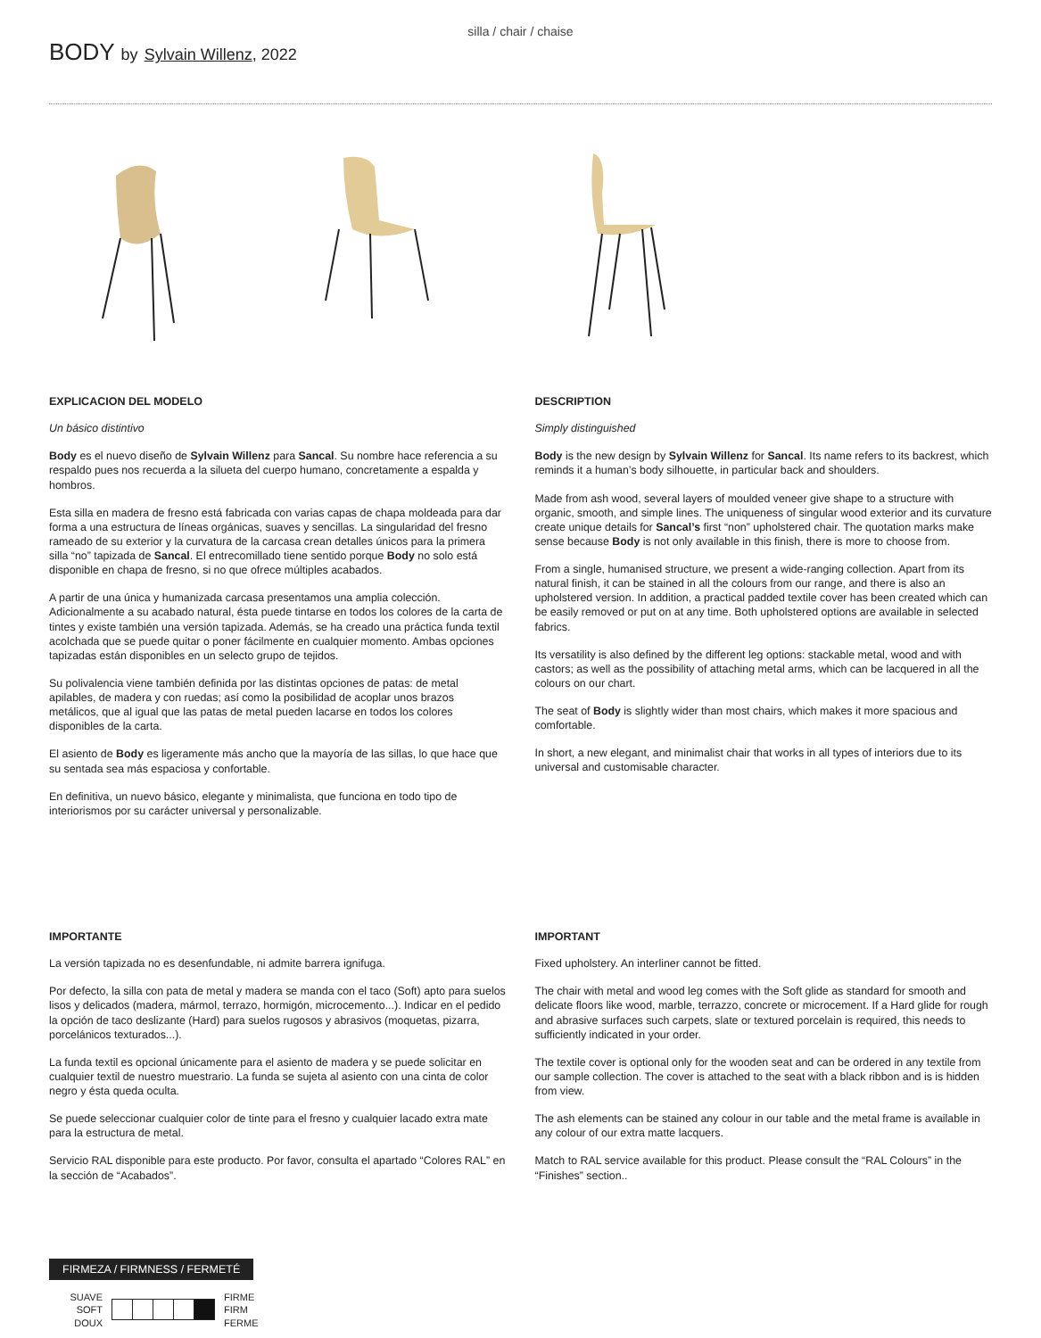silla / chair / chaise
BODY by Sylvain Willenz, 2022
EXPLICACION DEL MODELO
Un básico distintivo
Body es el nuevo diseño de Sylvain Willenz para Sancal. Su nombre hace referencia a su respaldo pues nos recuerda a la silueta del cuerpo humano, concretamente a espalda y hombros.
Esta silla en madera de fresno está fabricada con varias capas de chapa moldeada para dar forma a una estructura de líneas orgánicas, suaves y sencillas. La singularidad del fresno rameado de su exterior y la curvatura de la carcasa crean detalles únicos para la primera silla “no” tapizada de Sancal. El entrecomillado tiene sentido porque Body no solo está disponible en chapa de fresno, si no que ofrece múltiples acabados.
A partir de una única y humanizada carcasa presentamos una amplia colección. Adicionalmente a su acabado natural, ésta puede tintarse en todos los colores de la carta de tintes y existe también una versión tapizada. Además, se ha creado una práctica funda textil acolchada que se puede quitar o poner fácilmente en cualquier momento. Ambas opciones tapizadas están disponibles en un selecto grupo de tejidos.
Su polivalencia viene también definida por las distintas opciones de patas: de metal apilables, de madera y con ruedas; así como la posibilidad de acoplar unos brazos metálicos, que al igual que las patas de metal pueden lacarse en todos los colores disponibles de la carta.
El asiento de Body es ligeramente más ancho que la mayoría de las sillas, lo que hace que su sentada sea más espaciosa y confortable.
En definitiva, un nuevo básico, elegante y minimalista, que funciona en todo tipo de interiorismos por su carácter universal y personalizable.
DESCRIPTION
Simply distinguished
Body is the new design by Sylvain Willenz for Sancal. Its name refers to its backrest, which reminds it a human’s body silhouette, in particular back and shoulders.
Made from ash wood, several layers of moulded veneer give shape to a structure with organic, smooth, and simple lines. The uniqueness of singular wood exterior and its curvature create unique details for Sancal’s first “non” upholstered chair. The quotation marks make sense because Body is not only available in this finish, there is more to choose from.
From a single, humanised structure, we present a wide-ranging collection. Apart from its natural finish, it can be stained in all the colours from our range, and there is also an upholstered version. In addition, a practical padded textile cover has been created which can be easily removed or put on at any time. Both upholstered options are available in selected fabrics.
Its versatility is also defined by the different leg options: stackable metal, wood and with castors; as well as the possibility of attaching metal arms, which can be lacquered in all the colours on our chart.
The seat of Body is slightly wider than most chairs, which makes it more spacious and comfortable.
In short, a new elegant, and minimalist chair that works in all types of interiors due to its universal and customisable character.
IMPORTANTE
La versión tapizada no es desenfundable, ni admite barrera ignifuga.
Por defecto, la silla con pata de metal y madera se manda con el taco (Soft) apto para suelos lisos y delicados (madera, mármol, terrazo, hormigón, microcemento...). Indicar en el pedido la opción de taco deslizante (Hard) para suelos rugosos y abrasivos (moquetas, pizarra, porcelánicos texturados...).
La funda textil es opcional únicamente para el asiento de madera y se puede solicitar en cualquier textil de nuestro muestrario. La funda se sujeta al asiento con una cinta de color negro y ésta queda oculta.
Se puede seleccionar cualquier color de tinte para el fresno y cualquier lacado extra mate para la estructura de metal.
Servicio RAL disponible para este producto. Por favor, consulta el apartado “Colores RAL” en la sección de “Acabados”.
IMPORTANT
Fixed upholstery. An interliner cannot be fitted.
The chair with metal and wood leg comes with the Soft glide as standard for smooth and delicate floors like wood, marble, terrazzo, concrete or microcement. If a Hard glide for rough and abrasive surfaces such carpets, slate or textured porcelain is required, this needs to sufficiently indicated in your order.
The textile cover is optional only for the wooden seat and can be ordered in any textile from our sample collection. The cover is attached to the seat with a black ribbon and is is hidden from view.
The ash elements can be stained any colour in our table and the metal frame is available in any colour of our extra matte lacquers.
Match to RAL service available for this product. Please consult the “RAL Colours” in the “Finishes” section..
FIRMEZA / FIRMNESS / FERMETÉ
SUAVE
SOFT
DOUX
FIRME
FIRM
FERME